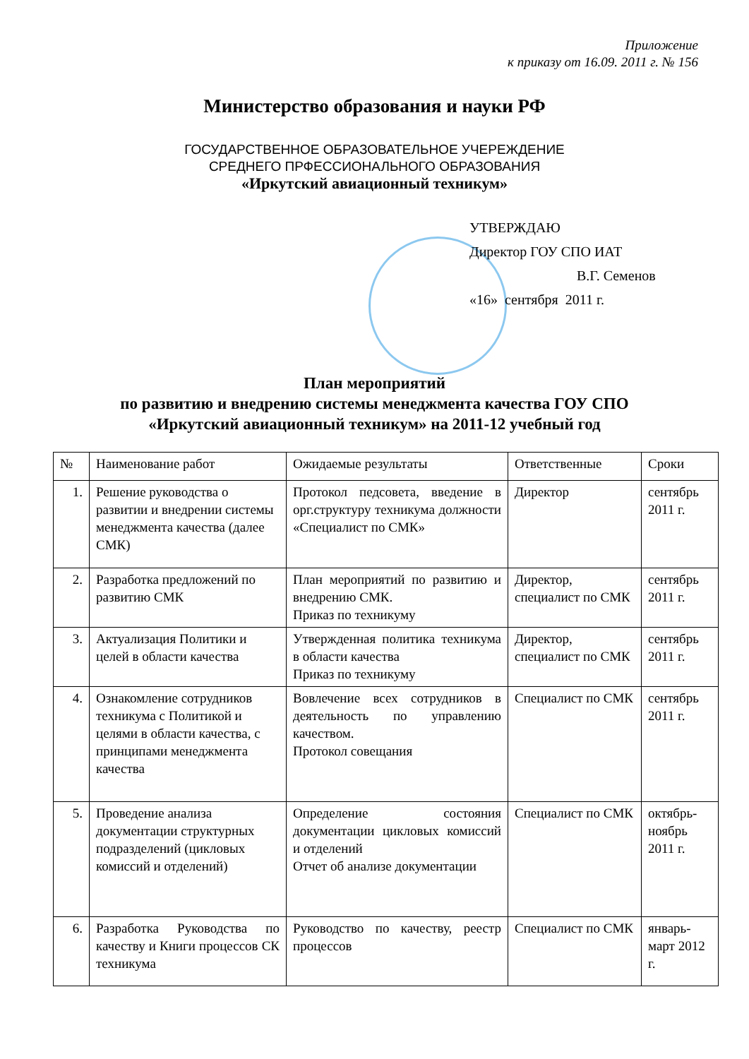Приложение
к приказу от 16.09. 2011 г. № 156
Министерство образования и науки РФ
ГОСУДАРСТВЕННОЕ ОБРАЗОВАТЕЛЬНОЕ УЧЕРЕЖДЕНИЕ
СРЕДНЕГО ПРФЕССИОНАЛЬНОГО ОБРАЗОВАНИЯ
«Иркутский авиационный техникум»
УТВЕРЖДАЮ
Директор ГОУ СПО ИАТ
В.Г. Семенов
«16» сентября 2011 г.
План мероприятий
по развитию и внедрению системы менеджмента качества ГОУ СПО
«Иркутский авиационный техникум» на 2011-12 учебный год
| № | Наименование работ | Ожидаемые результаты | Ответственные | Сроки |
| --- | --- | --- | --- | --- |
| 1. | Решение руководства о развитии и внедрении системы менеджмента качества (далее СМК) | Протокол педсовета, введение в орг.структуру техникума должности «Специалист по СМК» | Директор | сентябрь 2011 г. |
| 2. | Разработка предложений по развитию СМК | План мероприятий по развитию и внедрению СМК. Приказ по техникуму | Директор, специалист по СМК | сентябрь 2011 г. |
| 3. | Актуализация Политики и целей в области качества | Утвержденная политика техникума в области качества Приказ по техникуму | Директор, специалист по СМК | сентябрь 2011 г. |
| 4. | Ознакомление сотрудников техникума с Политикой и целями в области качества, с принципами менеджмента качества | Вовлечение всех сотрудников в деятельность по управлению качеством. Протокол совещания | Специалист по СМК | сентябрь 2011 г. |
| 5. | Проведение анализа документации структурных подразделений (цикловых комиссий и отделений) | Определение состояния документации цикловых комиссий и отделений Отчет об анализе документации | Специалист по СМК | октябрь-ноябрь 2011 г. |
| 6. | Разработка Руководства по качеству и Книги процессов СК техникума | Руководство по качеству, реестр процессов | Специалист по СМК | январь-март 2012 г. |